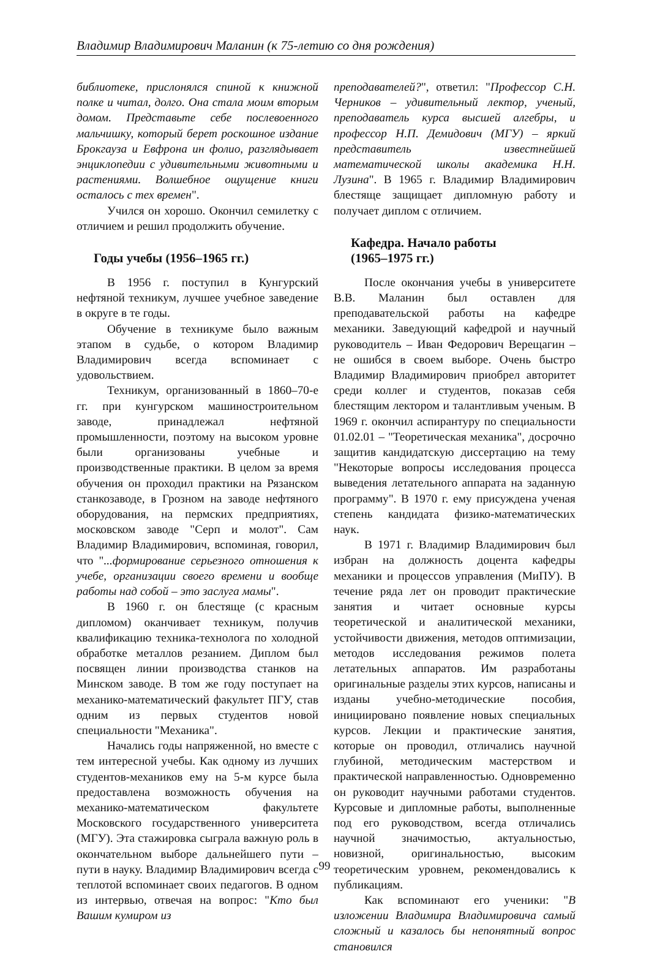Владимир Владимирович Маланин (к 75-летию со дня рождения)
библиотеке, прислонялся спиной к книжной полке и читал, долго. Она стала моим вторым домом. Представьте себе послевоенного мальчишку, который берет роскошное издание Брокгауза и Евфрона ин фолио, разглядывает энциклопедии с удивительными животными и растениями. Волшебное ощущение книги осталось с тех времен".
Учился он хорошо. Окончил семилетку с отличием и решил продолжить обучение.
Годы учебы (1956–1965 гг.)
В 1956 г. поступил в Кунгурский нефтяной техникум, лучшее учебное заведение в округе в те годы.
Обучение в техникуме было важным этапом в судьбе, о котором Владимир Владимирович всегда вспоминает с удовольствием.
Техникум, организованный в 1860–70-е гг. при кунгурском машиностроительном заводе, принадлежал нефтяной промышленности, поэтому на высоком уровне были организованы учебные и производственные практики. В целом за время обучения он проходил практики на Рязанском станкозаводе, в Грозном на заводе нефтяного оборудования, на пермских предприятиях, московском заводе "Серп и молот". Сам Владимир Владимирович, вспоминая, говорил, что "...формирование серьезного отношения к учебе, организации своего времени и вообще работы над собой – это заслуга мамы".
В 1960 г. он блестяще (с красным дипломом) оканчивает техникум, получив квалификацию техника-технолога по холодной обработке металлов резанием. Диплом был посвящен линии производства станков на Минском заводе. В том же году поступает на механико-математический факультет ПГУ, став одним из первых студентов новой специальности "Механика".
Начались годы напряженной, но вместе с тем интересной учебы. Как одному из лучших студентов-механиков ему на 5-м курсе была предоставлена возможность обучения на механико-математическом факультете Московского государственного университета (МГУ). Эта стажировка сыграла важную роль в окончательном выборе дальнейшего пути – пути в науку. Владимир Владимирович всегда с теплотой вспоминает своих педагогов. В одном из интервью, отвечая на вопрос: "Кто был Вашим кумиром из
преподавателей?", ответил: "Профессор С.Н. Черников – удивительный лектор, ученый, преподаватель курса высшей алгебры, и профессор Н.П. Демидович (МГУ) – яркий представитель известнейшей математической школы академика Н.Н. Лузина". В 1965 г. Владимир Владимирович блестяще защищает дипломную работу и получает диплом с отличием.
Кафедра. Начало работы
(1965–1975 гг.)
После окончания учебы в университете В.В. Маланин был оставлен для преподавательской работы на кафедре механики. Заведующий кафедрой и научный руководитель – Иван Федорович Верещагин – не ошибся в своем выборе. Очень быстро Владимир Владимирович приобрел авторитет среди коллег и студентов, показав себя блестящим лектором и талантливым ученым. В 1969 г. окончил аспирантуру по специальности 01.02.01 – "Теоретическая механика", досрочно защитив кандидатскую диссертацию на тему "Некоторые вопросы исследования процесса выведения летательного аппарата на заданную программу". В 1970 г. ему присуждена ученая степень кандидата физико-математических наук.
В 1971 г. Владимир Владимирович был избран на должность доцента кафедры механики и процессов управления (МиПУ). В течение ряда лет он проводит практические занятия и читает основные курсы теоретической и аналитической механики, устойчивости движения, методов оптимизации, методов исследования режимов полета летательных аппаратов. Им разработаны оригинальные разделы этих курсов, написаны и изданы учебно-методические пособия, инициировано появление новых специальных курсов. Лекции и практические занятия, которые он проводил, отличались научной глубиной, методическим мастерством и практической направленностью. Одновременно он руководит научными работами студентов. Курсовые и дипломные работы, выполненные под его руководством, всегда отличались научной значимостью, актуальностью, новизной, оригинальностью, высоким теоретическим уровнем, рекомендовались к публикациям.
Как вспоминают его ученики: "В изложении Владимира Владимировича самый сложный и казалось бы непонятный вопрос становился
99